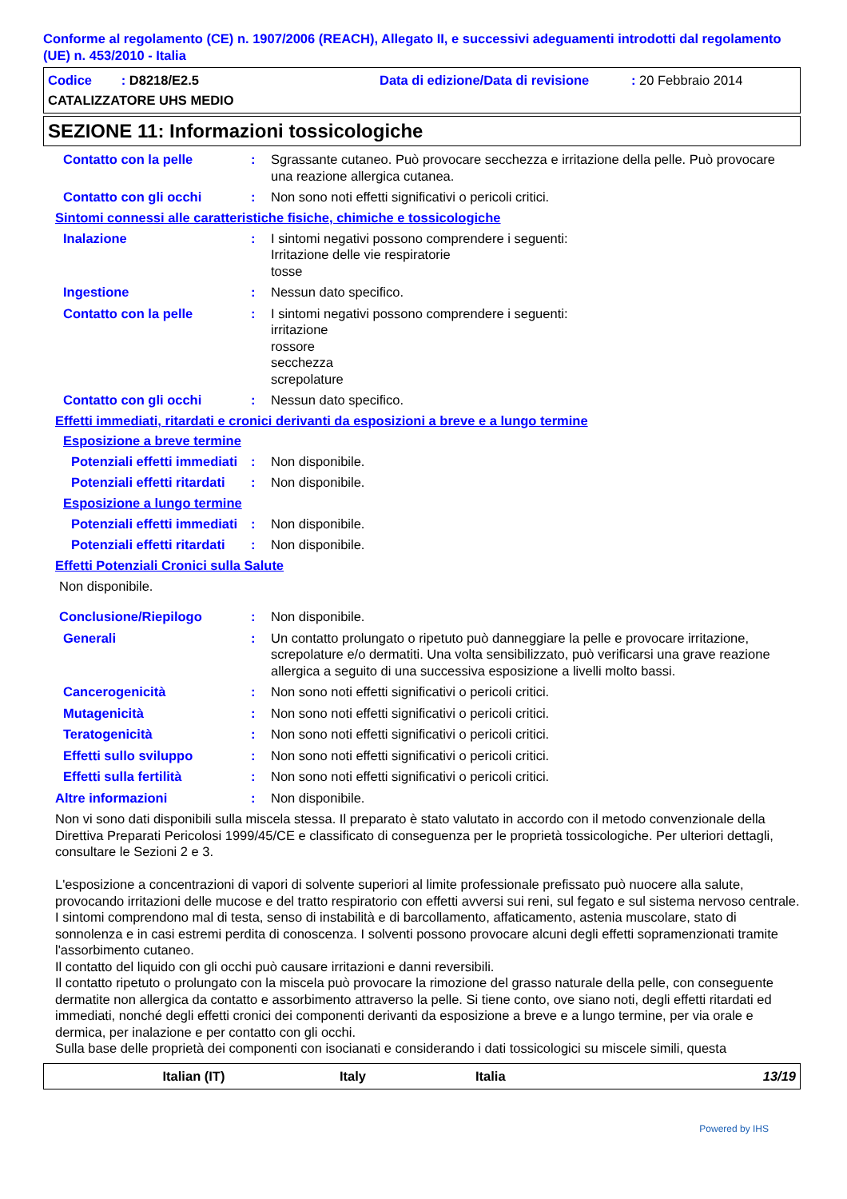Conforme al regolamento (CE) n. 1907/2006 (REACH), Allegato II, e successivi adeguamenti introdotti dal regolamento (UE) n. 453/2010 - Italia
Codice : D8218/E2.5 Data di edizione/Data di revisione: 20 Febbraio 2014
CATALIZZATORE UHS MEDIO
SEZIONE 11: Informazioni tossicologiche
Contatto con la pelle : Sgrassante cutaneo. Può provocare secchezza e irritazione della pelle. Può provocare una reazione allergica cutanea.
Contatto con gli occhi : Non sono noti effetti significativi o pericoli critici.
Sintomi connessi alle caratteristiche fisiche, chimiche e tossicologiche
Inalazione : I sintomi negativi possono comprendere i seguenti:
Irritazione delle vie respiratorie
tosse
Ingestione : Nessun dato specifico.
Contatto con la pelle : I sintomi negativi possono comprendere i seguenti:
irritazione
rossore
secchezza
screpolature
Contatto con gli occhi : Nessun dato specifico.
Effetti immediati, ritardati e cronici derivanti da esposizioni a breve e a lungo termine
Esposizione a breve termine
Potenziali effetti immediati
: Non disponibile.
Potenziali effetti ritardati
: Non disponibile.
Esposizione a lungo termine
Potenziali effetti immediati
: Non disponibile.
Potenziali effetti ritardati
: Non disponibile.
Effetti Potenziali Cronici sulla Salute
Non disponibile.
Conclusione/Riepilogo : Non disponibile.
Generali : Un contatto prolungato o ripetuto può danneggiare la pelle e provocare irritazione, screpolature e/o dermatiti. Una volta sensibilizzato, può verificarsi una grave reazione allergica a seguito di una successiva esposizione a livelli molto bassi.
Cancerogenicità : Non sono noti effetti significativi o pericoli critici.
Mutagenicità : Non sono noti effetti significativi o pericoli critici.
Teratogenicità : Non sono noti effetti significativi o pericoli critici.
Effetti sullo sviluppo : Non sono noti effetti significativi o pericoli critici.
Effetti sulla fertilità : Non sono noti effetti significativi o pericoli critici.
Altre informazioni : Non disponibile.
Non vi sono dati disponibili sulla miscela stessa. Il preparato è stato valutato in accordo con il metodo convenzionale della Direttiva Preparati Pericolosi 1999/45/CE e classificato di conseguenza per le proprietà tossicologiche. Per ulteriori dettagli, consultare le Sezioni 2 e 3.
L'esposizione a concentrazioni di vapori di solvente superiori al limite professionale prefissato può nuocere alla salute, provocando irritazioni delle mucose e del tratto respiratorio con effetti avversi sui reni, sul fegato e sul sistema nervoso centrale. I sintomi comprendono mal di testa, senso di instabilità e di barcollamento, affaticamento, astenia muscolare, stato di sonnolenza e in casi estremi perdita di conoscenza. I solventi possono provocare alcuni degli effetti sopramenzionati tramite l'assorbimento cutaneo.
Il contatto del liquido con gli occhi può causare irritazioni e danni reversibili.
Il contatto ripetuto o prolungato con la miscela può provocare la rimozione del grasso naturale della pelle, con conseguente dermatite non allergica da contatto e assorbimento attraverso la pelle. Si tiene conto, ove siano noti, degli effetti ritardati ed immediati, nonché degli effetti cronici dei componenti derivanti da esposizione a breve e a lungo termine, per via orale e dermica, per inalazione e per contatto con gli occhi.
Sulla base delle proprietà dei componenti con isocianati e considerando i dati tossicologici su miscele simili, questa
Italian (IT) Italy Italia 13/19
Powered by IHS